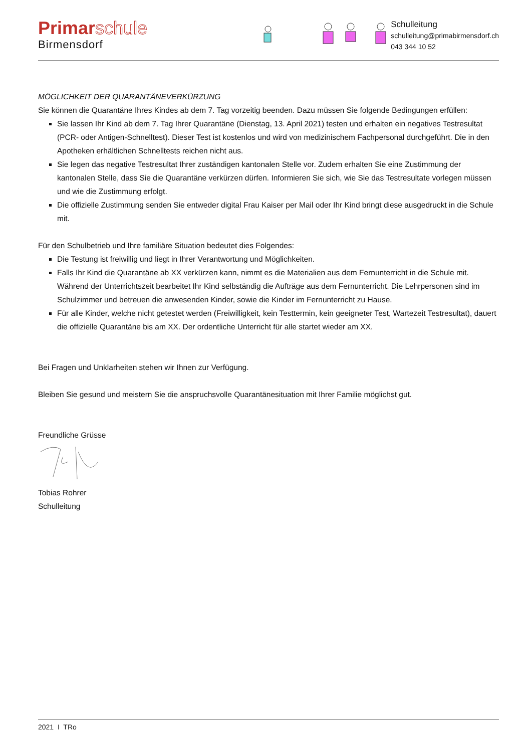Primarschule
Birmensdorf
Schulleitung
schulleitung@primabirmensdorf.ch
043 344 10 52
MÖGLICHKEIT DER QUARANTÄNEVERKÜRZUNG
Sie können die Quarantäne Ihres Kindes ab dem 7. Tag vorzeitig beenden. Dazu müssen Sie folgende Bedingungen erfüllen:
Sie lassen Ihr Kind ab dem 7. Tag Ihrer Quarantäne (Dienstag, 13. April 2021) testen und erhalten ein negatives Testresultat (PCR- oder Antigen-Schnelltest). Dieser Test ist kostenlos und wird von medizinischem Fachpersonal durchgeführt. Die in den Apotheken erhältlichen Schnelltests reichen nicht aus.
Sie legen das negative Testresultat Ihrer zuständigen kantonalen Stelle vor. Zudem erhalten Sie eine Zustimmung der kantonalen Stelle, dass Sie die Quarantäne verkürzen dürfen. Informieren Sie sich, wie Sie das Testresultate vorlegen müssen und wie die Zustimmung erfolgt.
Die offizielle Zustimmung senden Sie entweder digital Frau Kaiser per Mail oder Ihr Kind bringt diese ausgedruckt in die Schule mit.
Für den Schulbetrieb und Ihre familiäre Situation bedeutet dies Folgendes:
Die Testung ist freiwillig und liegt in Ihrer Verantwortung und Möglichkeiten.
Falls Ihr Kind die Quarantäne ab XX verkürzen kann, nimmt es die Materialien aus dem Fernunterricht in die Schule mit. Während der Unterrichtszeit bearbeitet Ihr Kind selbständig die Aufträge aus dem Fernunterricht. Die Lehrpersonen sind im Schulzimmer und betreuen die anwesenden Kinder, sowie die Kinder im Fernunterricht zu Hause.
Für alle Kinder, welche nicht getestet werden (Freiwilligkeit, kein Testtermin, kein geeigneter Test, Wartezeit Testresultat), dauert die offizielle Quarantäne bis am XX. Der ordentliche Unterricht für alle startet wieder am XX.
Bei Fragen und Unklarheiten stehen wir Ihnen zur Verfügung.
Bleiben Sie gesund und meistern Sie die anspruchsvolle Quarantänesituation mit Ihrer Familie möglichst gut.
Freundliche Grüsse
Tobias Rohrer
Schulleitung
2021 I TRo